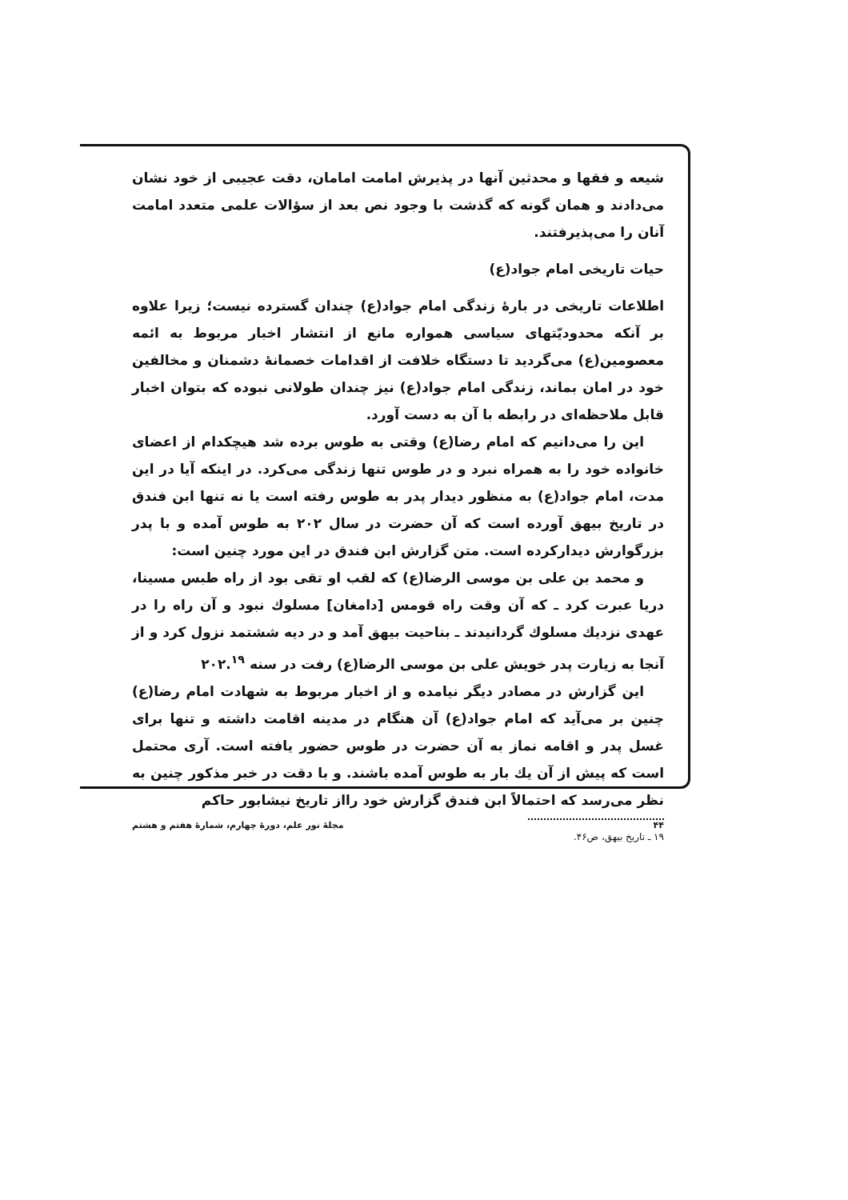شیعه و فقها و محدثین آنها در پذیرش امامت امامان، دقت عجیبی از خود نشان می‌دادند و همان گونه که گذشت با وجود نص بعد از سؤالات علمی متعدد امامت آنان را می‌پذیرفتند.
حیات تاریخی امام جواد(ع)
اطلاعات تاریخی در بارهٔ زندگی امام جواد(ع) چندان گسترده نیست؛ زیرا علاوه بر آنکه محدودیّتهای سیاسی همواره مانع از انتشار اخبار مربوط به ائمه معصومین(ع) می‌گردید تا دستگاه خلافت از اقدامات خصمانهٔ دشمنان و مخالفین خود در امان بماند، زندگی امام جواد(ع) نیز چندان طولانی نبوده که بتوان اخبار قابل ملاحظه‌ای در رابطه با آن به دست آورد.
این را می‌دانیم که امام رضا(ع) وقتی به طوس برده شد هیچکدام از اعضای خانواده خود را به همراه نبرد و در طوس تنها زندگی می‌کرد. در اینکه آیا در این مدت، امام جواد(ع) به منظور دیدار پدر به طوس رفته است یا نه تنها ابن فندق در تاریخ بیهق آورده است که آن حضرت در سال ۲۰۲ به طوس آمده و با پدر بزرگوارش دیدارکرده است. متن گزارش ابن فندق در این مورد چنین است:
و محمد بن علی بن موسی الرضا(ع) که لقب او تقی بود از راه طبس مسینا، دریا عبرت کرد ـ که آن وقت راه قومس [دامغان] مسلوك نبود و آن راه را در عهدی نزدیك مسلوك گردانیدند ـ بناحیت بیهق آمد و در دیه ششتمد نزول کرد و از آنجا به زیارت پدر خویش علی بن موسی الرضا(ع) رفت در سنه ۲۰۲.<sup>۱۹</sup>
این گزارش در مصادر دیگر نیامده و از اخبار مربوط به شهادت امام رضا(ع) چنین بر می‌آید که امام جواد(ع) آن هنگام در مدینه اقامت داشته و تنها برای غسل پدر و اقامه نماز به آن حضرت در طوس حضور یافته است. آری محتمل است که پیش از آن یك بار به طوس آمده باشند. و با دقت در خبر مذکور چنین به نظر می‌رسد که احتمالاً ابن فندق گزارش خود رااز تاریخ نیشابور حاکم
۱۹ ـ تاریخ بیهق، ص۴۶.
۴۴ مجلهٔ نور علم، دورهٔ چهارم، شمارهٔ هفتم و هشتم